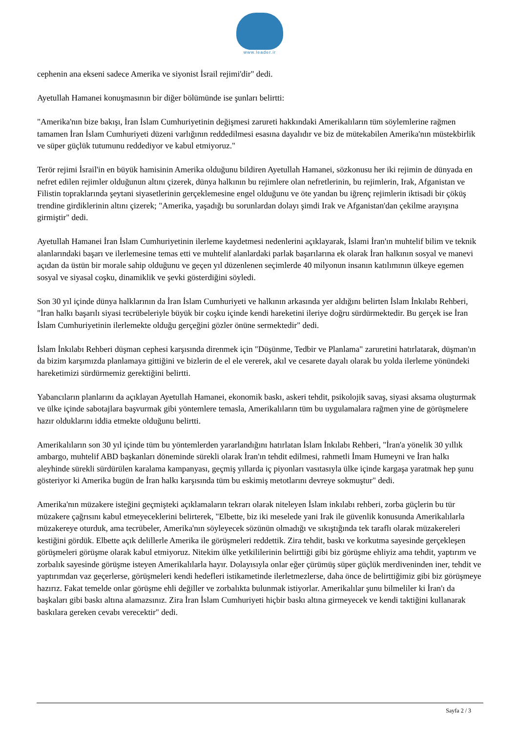www.leader.ir
cephenin ana ekseni sadece Amerika ve siyonist İsrail rejimi'dir" dedi.
Ayetullah Hamanei konuşmasının bir diğer bölümünde ise şunları belirtti:
"Amerika'nın bize bakışı, İran İslam Cumhuriyetinin değişmesi zarureti hakkındaki Amerikalıların tüm söylemlerine rağmen tamamen İran İslam Cumhuriyeti düzeni varlığının reddedilmesi esasına dayalıdır ve biz de mütekabilen Amerika'nın müstekbirlik ve süper güçlük tutumunu reddediyor ve kabul etmiyoruz."
Terör rejimi İsrail'in en büyük hamisinin Amerika olduğunu bildiren Ayetullah Hamanei, sözkonusu her iki rejimin de dünyada en nefret edilen rejimler olduğunun altını çizerek, dünya halkının bu rejimlere olan nefretlerinin, bu rejimlerin, Irak, Afganistan ve Filistin topraklarında şeytani siyasetlerinin gerçeklemesine engel olduğunu ve öte yandan bu iğrenç rejimlerin iktisadi bir çöküş trendine girdiklerinin altını çizerek; "Amerika, yaşadığı bu sorunlardan dolayı şimdi Irak ve Afganistan'dan çekilme arayışına girmiştir" dedi.
Ayetullah Hamanei İran İslam Cumhuriyetinin ilerleme kaydetmesi nedenlerini açıklayarak, İslami İran'ın muhtelif bilim ve teknik alanlarındaki başarı ve ilerlemesine temas etti ve muhtelif alanlardaki parlak başarılarına ek olarak İran halkının sosyal ve manevi açıdan da üstün bir morale sahip olduğunu ve geçen yıl düzenlenen seçimlerde 40 milyonun insanın katılımının ülkeye egemen sosyal ve siyasal coşku, dinamiklik ve şevki gösterdiğini söyledi.
Son 30 yıl içinde dünya halklarının da İran İslam Cumhuriyeti ve halkının arkasında yer aldığını belirten İslam İnkılabı Rehberi, "İran halkı başarılı siyasi tecrübeleriyle büyük bir coşku içinde kendi hareketini ileriye doğru sürdürmektedir. Bu gerçek ise İran İslam Cumhuriyetinin ilerlemekte olduğu gerçeğini gözler önüne sermektedir" dedi.
İslam İnkılabı Rehberi düşman cephesi karşısında direnmek için "Düşünme, Tedbir ve Planlama" zaruretini hatırlatarak, düşman'ın da bizim karşımızda planlamaya gittiğini ve bizlerin de el ele vererek, akıl ve cesarete dayalı olarak bu yolda ilerleme yönündeki hareketimizi sürdürmemiz gerektiğini belirtti.
Yabancıların planlarını da açıklayan Ayetullah Hamanei, ekonomik baskı, askeri tehdit, psikolojik savaş, siyasi aksama oluşturmak ve ülke içinde sabotajlara başvurmak gibi yöntemlere temasla, Amerikalıların tüm bu uygulamalara rağmen yine de görüşmelere hazır olduklarını iddia etmekte olduğunu belirtti.
Amerikalıların son 30 yıl içinde tüm bu yöntemlerden yararlandığını hatırlatan İslam İnkılabı Rehberi, "İran'a yönelik 30 yıllık ambargo, muhtelif ABD başkanları döneminde sürekli olarak İran'ın tehdit edilmesi, rahmetli İmam Humeyni ve İran halkı aleyhinde sürekli sürdürülen karalama kampanyası, geçmiş yıllarda iç piyonları vasıtasıyla ülke içinde kargaşa yaratmak hep şunu gösteriyor ki Amerika bugün de İran halkı karşısında tüm bu eskimiş metotlarını devreye sokmuştur" dedi.
Amerika'nın müzakere isteğini geçmişteki açıklamaların tekrarı olarak niteleyen İslam inkılabı rehberi, zorba güçlerin bu tür müzakere çağrısını kabul etmeyeceklerini belirterek, "Elbette, biz iki meselede yani Irak ile güvenlik konusunda Amerikalılarla müzakereye oturduk, ama tecrübeler, Amerika'nın söyleyecek sözünün olmadığı ve sıkıştığında tek taraflı olarak müzakereleri kestiğini gördük. Elbette açık delillerle Amerika ile görüşmeleri reddettik. Zira tehdit, baskı ve korkutma sayesinde gerçekleşen görüşmeleri görüşme olarak kabul etmiyoruz. Nitekim ülke yetkililerinin belirttiği gibi biz görüşme ehliyiz ama tehdit, yaptırım ve zorbalık sayesinde görüşme isteyen Amerikalılarla hayır. Dolayısıyla onlar eğer çürümüş süper güçlük merdiveninden iner, tehdit ve yaptırımdan vaz geçerlerse, görüşmeleri kendi hedefleri istikametinde ilerletmezlerse, daha önce de belirttiğimiz gibi biz görüşmeye hazırız. Fakat temelde onlar görüşme ehli değiller ve zorbalıkta bulunmak istiyorlar. Amerikalılar şunu bilmeliler ki İran'ı da başkaları gibi baskı altına alamazsınız. Zira İran İslam Cumhuriyeti hiçbir baskı altına girmeyecek ve kendi taktiğini kullanarak baskılara gereken cevabı verecektir" dedi.
Sayfa 2 / 3